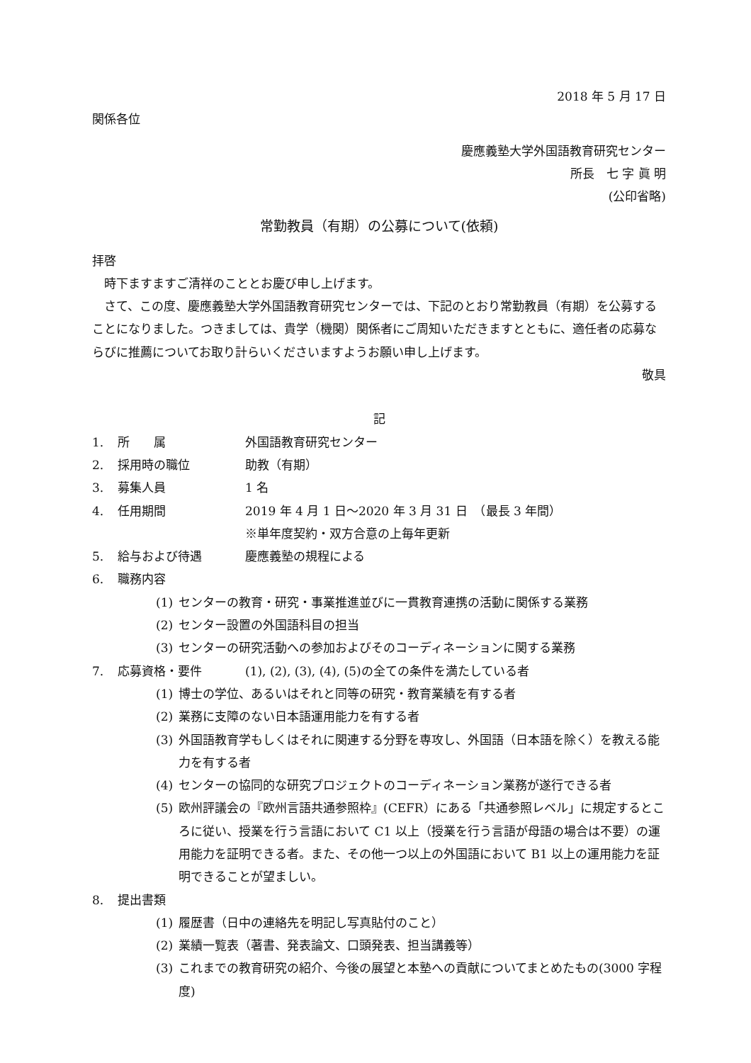2018 年 5 月 17 日
関係各位
慶應義塾大学外国語教育研究センター
所長　七 字 眞 明
(公印省略)
常勤教員（有期）の公募について(依頼)
拝啓
　時下ますますご清祥のこととお慶び申し上げます。
　さて、この度、慶應義塾大学外国語教育研究センターでは、下記のとおり常勤教員（有期）を公募することになりました。つきましては、貴学（機関）関係者にご周知いただきますとともに、適任者の応募ならびに推薦についてお取り計らいくださいますようお願い申し上げます。
敬具
記
1. 所　　属 外国語教育研究センター
2. 採用時の職位 助教（有期）
3. 募集人員 1 名
4. 任用期間 2019 年 4 月 1 日～2020 年 3 月 31 日　（最長 3 年間）
※単年度契約・双方合意の上毎年更新
5. 給与および待遇 慶應義塾の規程による
6. 職務内容
(1) センターの教育・研究・事業推進並びに一貫教育連携の活動に関係する業務
(2) センター設置の外国語科目の担当
(3) センターの研究活動への参加およびそのコーディネーションに関する業務
7. 応募資格・要件 (1), (2), (3), (4), (5)の全ての条件を満たしている者
(1) 博士の学位、あるいはそれと同等の研究・教育業績を有する者
(2) 業務に支障のない日本語運用能力を有する者
(3) 外国語教育学もしくはそれに関連する分野を専攻し、外国語（日本語を除く）を教える能力を有する者
(4) センターの協同的な研究プロジェクトのコーディネーション業務が遂行できる者
(5) 欧州評議会の『欧州言語共通参照枠』(CEFR）にある「共通参照レベル」に規定するところに従い、授業を行う言語において C1 以上（授業を行う言語が母語の場合は不要）の運用能力を証明できる者。また、その他一つ以上の外国語において B1 以上の運用能力を証明できることが望ましい。
8. 提出書類
(1) 履歴書（日中の連絡先を明記し写真貼付のこと）
(2) 業績一覧表（著書、発表論文、口頭発表、担当講義等）
(3) これまでの教育研究の紹介、今後の展望と本塾への貢献についてまとめたもの(3000 字程度)